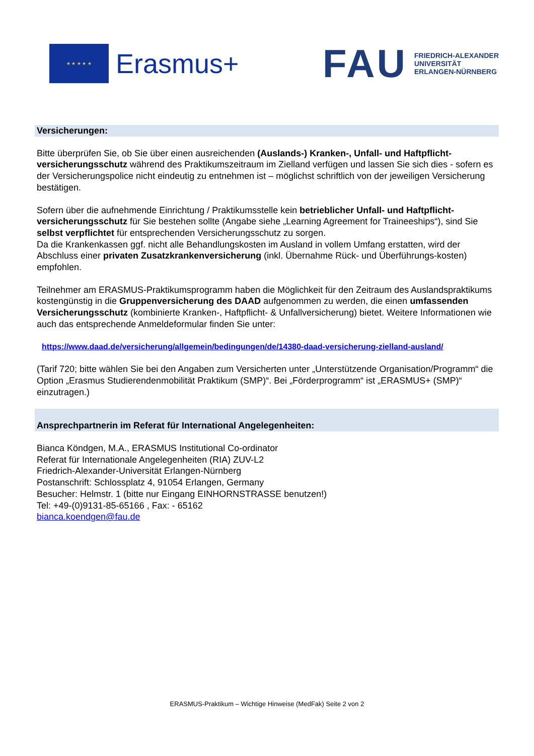★ ★ ★ ★ ★
Erasmus+
FAU
FRIEDRICH-ALEXANDER
UNIVERSITÄT
ERLANGEN-NÜRNBERG
Versicherungen:
Bitte überprüfen Sie, ob Sie über einen ausreichenden (Auslands-) Kranken-, Unfall- und Haftpflicht-versicherungsschutz während des Praktikumszeitraum im Zielland verfügen und lassen Sie sich dies - sofern es der Versicherungspolice nicht eindeutig zu entnehmen ist – möglichst schriftlich von der jeweiligen Versicherung bestätigen.
Sofern über die aufnehmende Einrichtung / Praktikumsstelle kein betrieblicher Unfall- und Haftpflicht-versicherungsschutz für Sie bestehen sollte (Angabe siehe „Learning Agreement for Traineeships“), sind Sie selbst verpflichtet für entsprechenden Versicherungsschutz zu sorgen.
Da die Krankenkassen ggf. nicht alle Behandlungskosten im Ausland in vollem Umfang erstatten, wird der Abschluss einer privaten Zusatzkrankenversicherung (inkl. Übernahme Rück- und Überführungs-kosten) empfohlen.
Teilnehmer am ERASMUS-Praktikumsprogramm haben die Möglichkeit für den Zeitraum des Auslandspraktikums kostengünstig in die Gruppenversicherung des DAAD aufgenommen zu werden, die einen umfassenden Versicherungsschutz (kombinierte Kranken-, Haftpflicht- & Unfallversicherung) bietet. Weitere Informationen wie auch das entsprechende Anmeldeformular finden Sie unter:
https://www.daad.de/versicherung/allgemein/bedingungen/de/14380-daad-versicherung-zielland-ausland/
(Tarif 720; bitte wählen Sie bei den Angaben zum Versicherten unter „Unterstützende Organisation/Programm“ die Option „Erasmus Studierendenmobilität Praktikum (SMP)“. Bei „Förderprogramm“ ist „ERASMUS+ (SMP)“ einzutragen.)
Ansprechpartnerin im Referat für International Angelegenheiten:
Bianca Köndgen, M.A., ERASMUS Institutional Co-ordinator
Referat für Internationale Angelegenheiten (RIA) ZUV-L2
Friedrich-Alexander-Universität Erlangen-Nürnberg
Postanschrift: Schlossplatz 4, 91054 Erlangen, Germany
Besucher: Helmstr. 1 (bitte nur Eingang EINHORNSTRASSE benutzen!)
Tel: +49-(0)9131-85-65166 , Fax: - 65162
bianca.koendgen@fau.de
ERASMUS-Praktikum – Wichtige Hinweise (MedFak) Seite 2 von 2